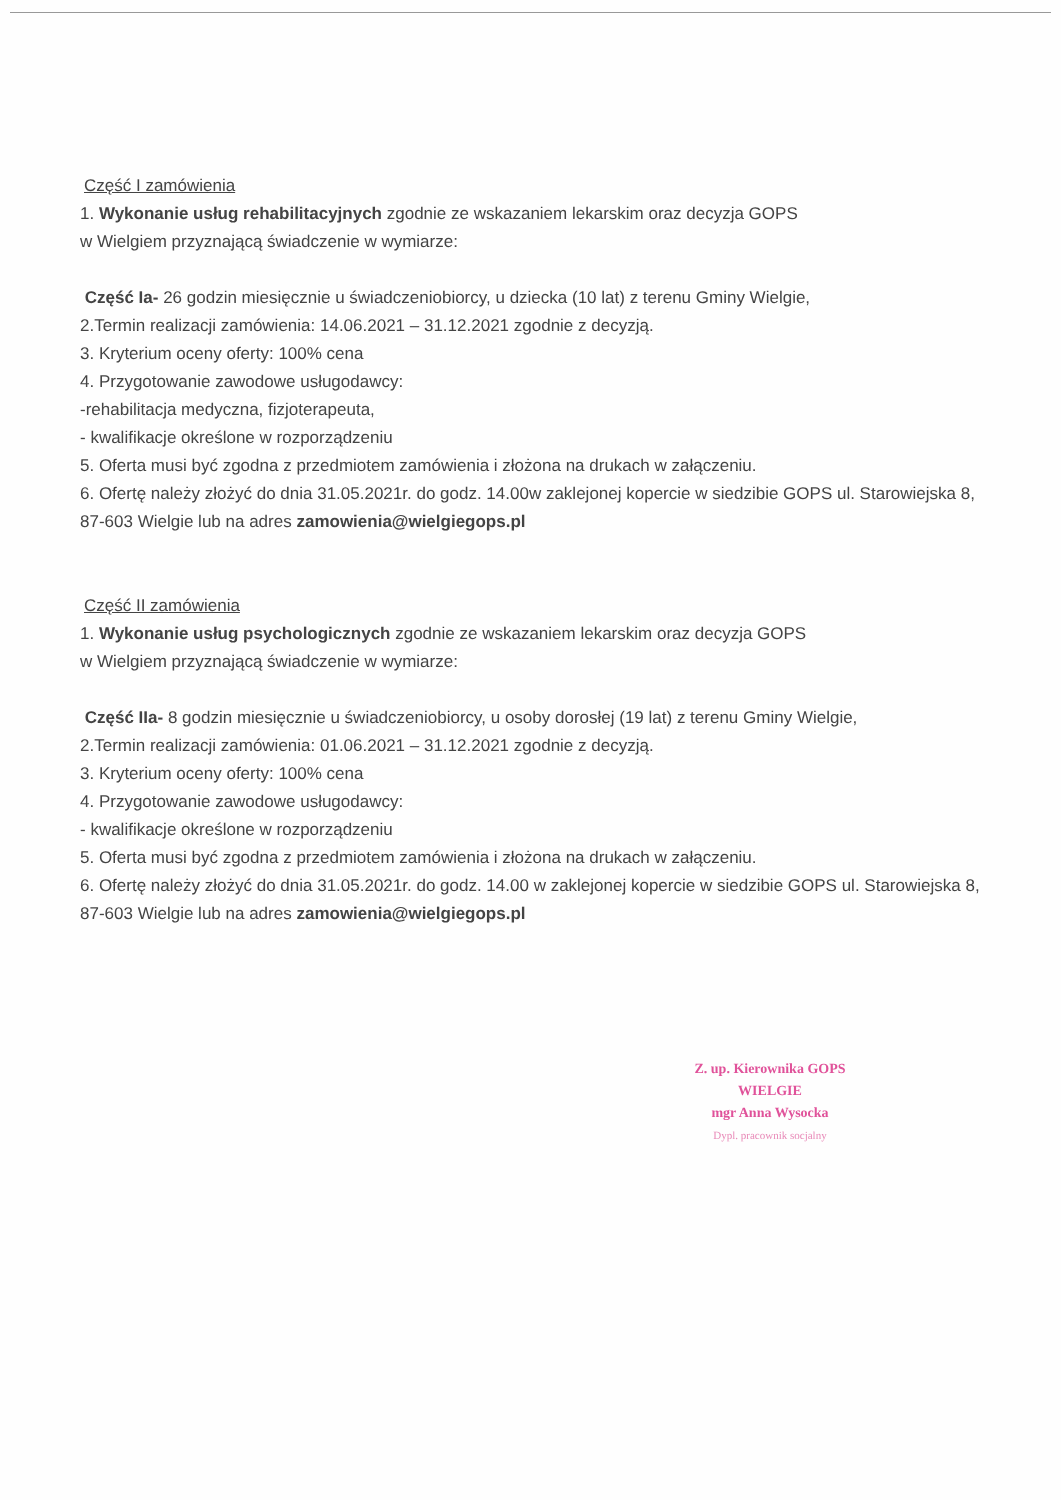Część I zamówienia
1. Wykonanie usług rehabilitacyjnych zgodnie ze wskazaniem lekarskim oraz decyzja GOPS
w Wielgiem przyznającą świadczenie w wymiarze:
Część Ia- 26 godzin miesięcznie u świadczeniobiorcy, u dziecka (10 lat) z terenu Gminy Wielgie,
2.Termin realizacji zamówienia: 14.06.2021 – 31.12.2021 zgodnie z decyzją.
3. Kryterium oceny oferty: 100% cena
4. Przygotowanie zawodowe usługodawcy:
-rehabilitacja medyczna, fizjoterapeuta,
- kwalifikacje określone w rozporządzeniu
5. Oferta musi być zgodna z przedmiotem zamówienia i złożona na drukach w załączeniu.
6. Ofertę należy złożyć do dnia 31.05.2021r. do godz. 14.00w zaklejonej kopercie w siedzibie GOPS ul. Starowiejska 8, 87-603 Wielgie lub na adres zamowienia@wielgiegops.pl
Część II zamówienia
1. Wykonanie usług psychologicznych zgodnie ze wskazaniem lekarskim oraz decyzja GOPS
w Wielgiem przyznającą świadczenie w wymiarze:
Część IIa- 8 godzin miesięcznie u świadczeniobiorcy, u osoby dorosłej (19 lat) z terenu Gminy Wielgie,
2.Termin realizacji zamówienia: 01.06.2021 – 31.12.2021 zgodnie z decyzją.
3. Kryterium oceny oferty: 100% cena
4. Przygotowanie zawodowe usługodawcy:
- kwalifikacje określone w rozporządzeniu
5. Oferta musi być zgodna z przedmiotem zamówienia i złożona na drukach w załączeniu.
6. Ofertę należy złożyć do dnia 31.05.2021r. do godz. 14.00 w zaklejonej kopercie w siedzibie GOPS ul. Starowiejska 8, 87-603 Wielgie lub na adres zamowienia@wielgiegops.pl
Z. up. Kierownika GOPS
WIELGIE
mgr Anna Wysocka
Dypl. pracownik socjalny